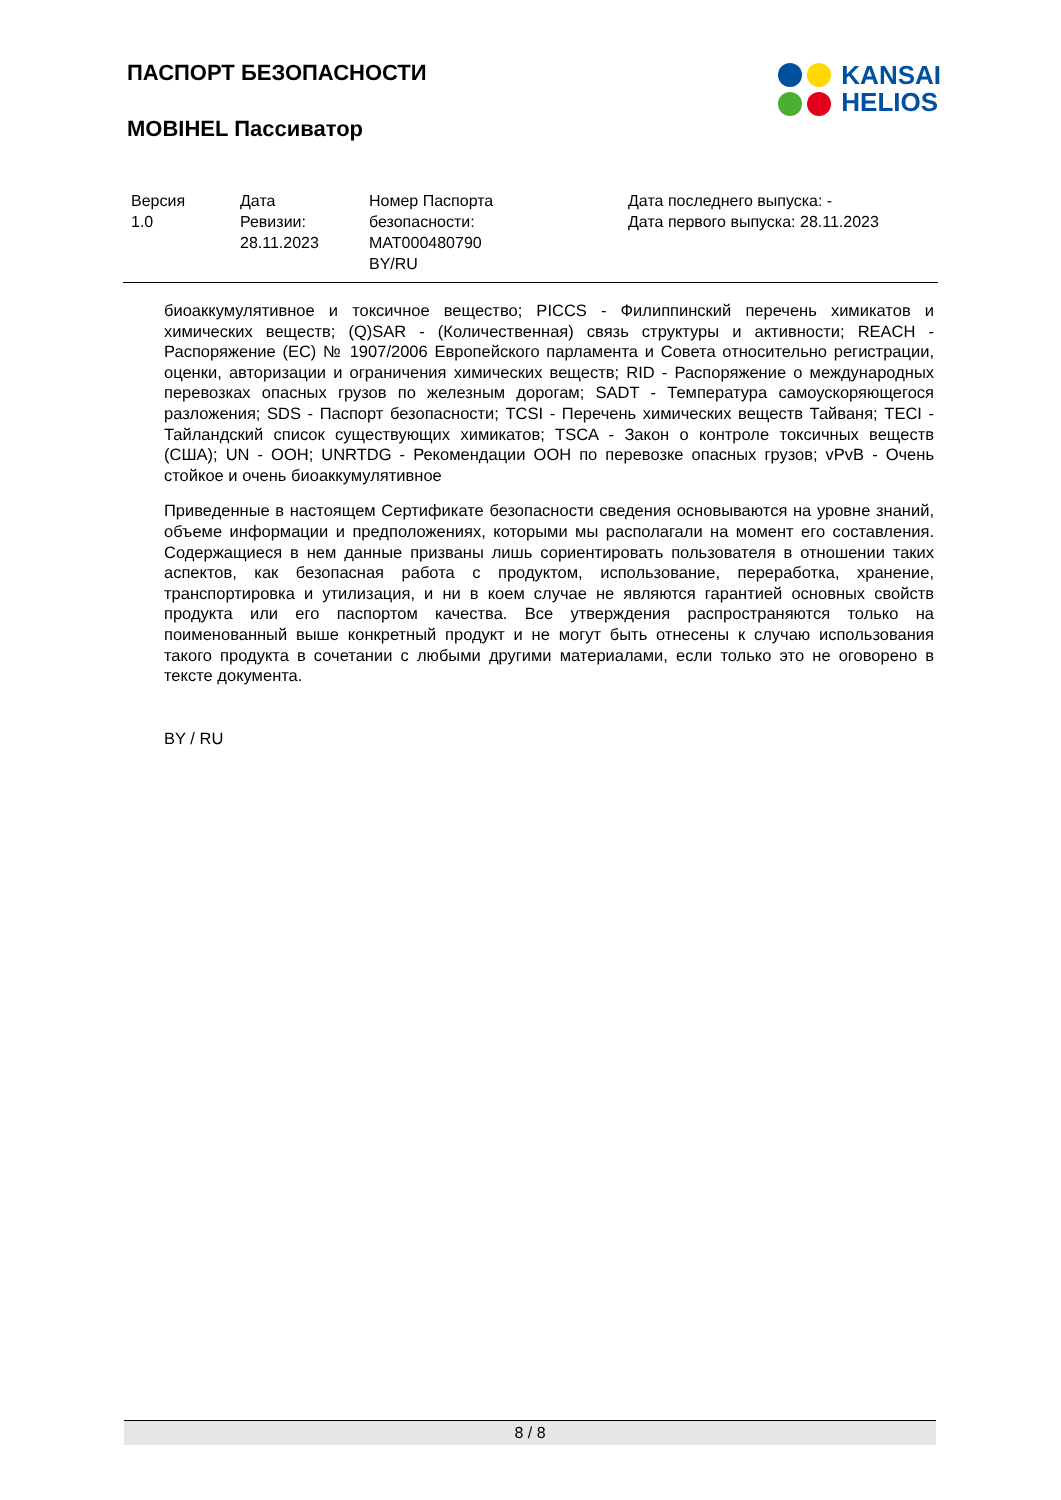ПАСПОРТ БЕЗОПАСНОСТИ
MOBIHEL Пассиватор
KANSAI
HELIOS
| Версия 1.0 | Дата Ревизии: 28.11.2023 | Номер Паспорта безопасности: MAT000480790 BY/RU | Дата последнего выпуска: - Дата первого выпуска: 28.11.2023 |
биоаккумулятивное и токсичное вещество; PICCS - Филиппинский перечень химикатов и химических веществ; (Q)SAR - (Количественная) связь структуры и активности; REACH - Распоряжение (ЕС) № 1907/2006 Европейского парламента и Совета относительно регистрации, оценки, авторизации и ограничения химических веществ; RID - Распоряжение о международных перевозках опасных грузов по железным дорогам; SADT - Температура самоускоряющегося разложения; SDS - Паспорт безопасности; TCSI - Перечень химических веществ Тайваня; TECI - Тайландский список существующих химикатов; TSCA - Закон о контроле токсичных веществ (США); UN - ООН; UNRTDG - Рекомендации ООН по перевозке опасных грузов; vPvB - Очень стойкое и очень биоаккумулятивное
Приведенные в настоящем Сертификате безопасности сведения основываются на уровне знаний, объеме информации и предположениях, которыми мы располагали на момент его составления. Содержащиеся в нем данные призваны лишь сориентировать пользователя в отношении таких аспектов, как безопасная работа с продуктом, использование, переработка, хранение, транспортировка и утилизация, и ни в коем случае не являются гарантией основных свойств продукта или его паспортом качества. Все утверждения распространяются только на поименованный выше конкретный продукт и не могут быть отнесены к случаю использования такого продукта в сочетании с любыми другими материалами, если только это не оговорено в тексте документа.
BY / RU
8 / 8